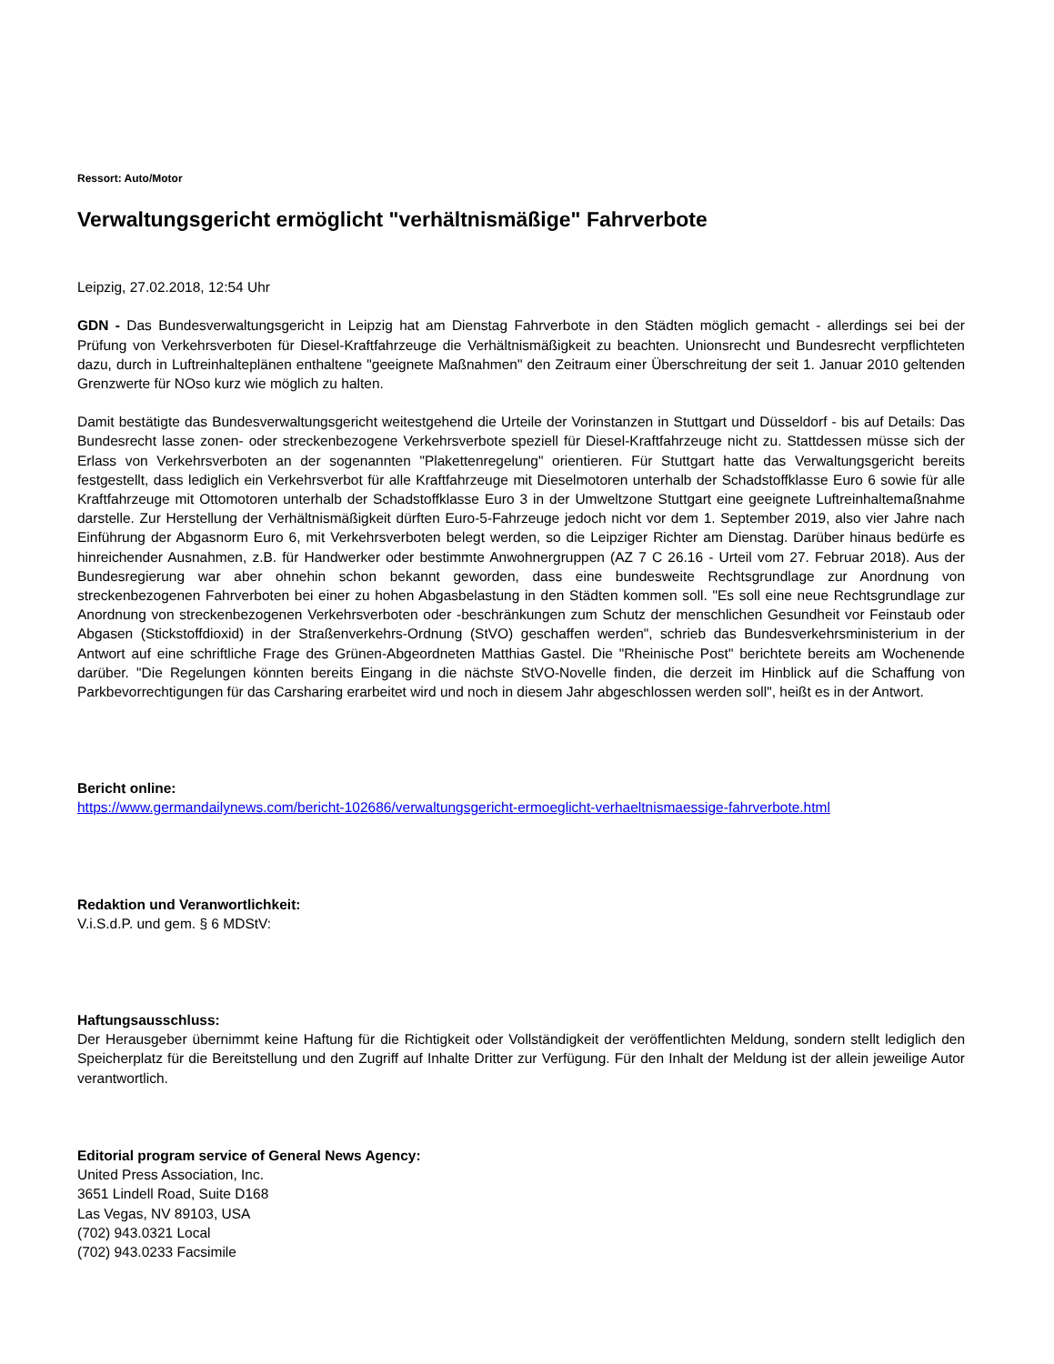Ressort: Auto/Motor
Verwaltungsgericht ermöglicht "verhältnismäßige" Fahrverbote
Leipzig, 27.02.2018, 12:54 Uhr
GDN - Das Bundesverwaltungsgericht in Leipzig hat am Dienstag Fahrverbote in den Städten möglich gemacht - allerdings sei bei der Prüfung von Verkehrsverboten für Diesel-Kraftfahrzeuge die Verhältnismäßigkeit zu beachten. Unionsrecht und Bundesrecht verpflichteten dazu, durch in Luftreinhalteplänen enthaltene "geeignete Maßnahmen" den Zeitraum einer Überschreitung der seit 1. Januar 2010 geltenden Grenzwerte für NOso kurz wie möglich zu halten.
Damit bestätigte das Bundesverwaltungsgericht weitestgehend die Urteile der Vorinstanzen in Stuttgart und Düsseldorf - bis auf Details: Das Bundesrecht lasse zonen- oder streckenbezogene Verkehrsverbote speziell für Diesel-Kraftfahrzeuge nicht zu. Stattdessen müsse sich der Erlass von Verkehrsverboten an der sogenannten "Plakettenregelung" orientieren. Für Stuttgart hatte das Verwaltungsgericht bereits festgestellt, dass lediglich ein Verkehrsverbot für alle Kraftfahrzeuge mit Dieselmotoren unterhalb der Schadstoffklasse Euro 6 sowie für alle Kraftfahrzeuge mit Ottomotoren unterhalb der Schadstoffklasse Euro 3 in der Umweltzone Stuttgart eine geeignete Luftreinhaltemaßnahme darstelle. Zur Herstellung der Verhältnismäßigkeit dürften Euro-5-Fahrzeuge jedoch nicht vor dem 1. September 2019, also vier Jahre nach Einführung der Abgasnorm Euro 6, mit Verkehrsverboten belegt werden, so die Leipziger Richter am Dienstag. Darüber hinaus bedürfe es hinreichender Ausnahmen, z.B. für Handwerker oder bestimmte Anwohnergruppen (AZ 7 C 26.16 - Urteil vom 27. Februar 2018). Aus der Bundesregierung war aber ohnehin schon bekannt geworden, dass eine bundesweite Rechtsgrundlage zur Anordnung von streckenbezogenen Fahrverboten bei einer zu hohen Abgasbelastung in den Städten kommen soll. "Es soll eine neue Rechtsgrundlage zur Anordnung von streckenbezogenen Verkehrsverboten oder -beschränkungen zum Schutz der menschlichen Gesundheit vor Feinstaub oder Abgasen (Stickstoffdioxid) in der Straßenverkehrs-Ordnung (StVO) geschaffen werden", schrieb das Bundesverkehrsministerium in der Antwort auf eine schriftliche Frage des Grünen-Abgeordneten Matthias Gastel. Die "Rheinische Post" berichtete bereits am Wochenende darüber. "Die Regelungen könnten bereits Eingang in die nächste StVO-Novelle finden, die derzeit im Hinblick auf die Schaffung von Parkbevorrechtigungen für das Carsharing erarbeitet wird und noch in diesem Jahr abgeschlossen werden soll", heißt es in der Antwort.
Bericht online:
https://www.germandailynews.com/bericht-102686/verwaltungsgericht-ermoeglicht-verhaeltnismaessige-fahrverbote.html
Redaktion und Veranwortlichkeit:
V.i.S.d.P. und gem. § 6 MDStV:
Haftungsausschluss:
Der Herausgeber übernimmt keine Haftung für die Richtigkeit oder Vollständigkeit der veröffentlichten Meldung, sondern stellt lediglich den Speicherplatz für die Bereitstellung und den Zugriff auf Inhalte Dritter zur Verfügung. Für den Inhalt der Meldung ist der allein jeweilige Autor verantwortlich.
Editorial program service of General News Agency:
United Press Association, Inc.
3651 Lindell Road, Suite D168
Las Vegas, NV 89103, USA
(702) 943.0321 Local
(702) 943.0233 Facsimile